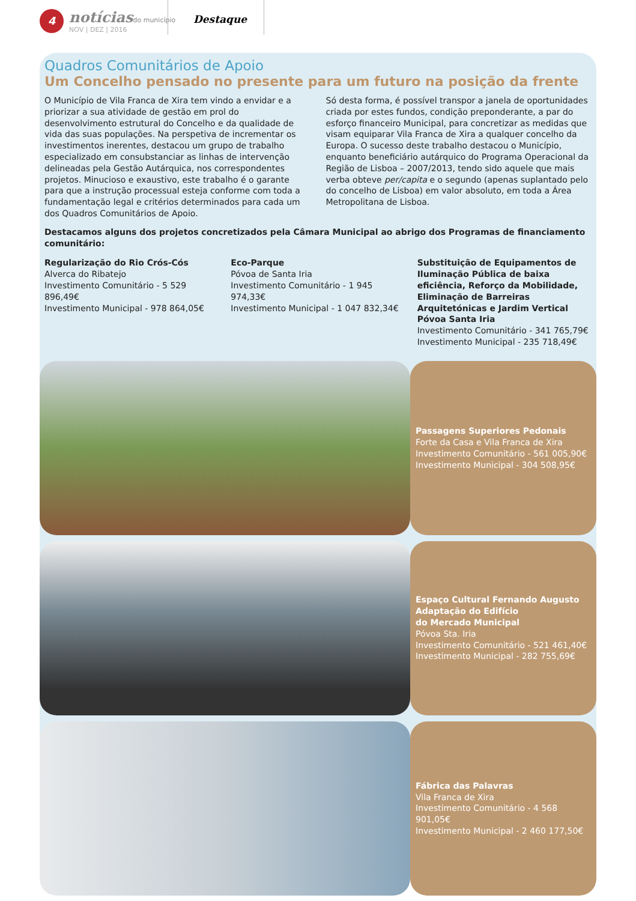4
notícias do município
NOV | DEZ | 2016
Destaque
Quadros Comunitários de Apoio
Um Concelho pensado no presente para um futuro na posição da frente
O Município de Vila Franca de Xira tem vindo a envidar e a priorizar a sua atividade de gestão em prol do desenvolvimento estrutural do Concelho e da qualidade de vida das suas populações. Na perspetiva de incrementar os investimentos inerentes, destacou um grupo de trabalho especializado em consubstanciar as linhas de intervenção delineadas pela Gestão Autárquica, nos correspondentes projetos. Minucioso e exaustivo, este trabalho é o garante para que a instrução processual esteja conforme com toda a fundamentação legal e critérios determinados para cada um dos Quadros Comunitários de Apoio.
Só desta forma, é possível transpor a janela de oportunidades criada por estes fundos, condição preponderante, a par do esforço financeiro Municipal, para concretizar as medidas que visam equiparar Vila Franca de Xira a qualquer concelho da Europa. O sucesso deste trabalho destacou o Município, enquanto beneficiário autárquico do Programa Operacional da Região de Lisboa – 2007/2013, tendo sido aquele que mais verba obteve per/capita e o segundo (apenas suplantado pelo do concelho de Lisboa) em valor absoluto, em toda a Área Metropolitana de Lisboa.
Destacamos alguns dos projetos concretizados pela Câmara Municipal ao abrigo dos Programas de financiamento comunitário:
Regularização do Rio Crós-Cós
Alverca do Ribatejo
Investimento Comunitário - 5 529 896,49€
Investimento Municipal - 978 864,05€
Eco-Parque
Póvoa de Santa Iria
Investimento Comunitário - 1 945 974,33€
Investimento Municipal - 1 047 832,34€
Substituição de Equipamentos de Iluminação Pública de baixa eficiência, Reforço da Mobilidade, Eliminação de Barreiras Arquitetónicas e Jardim Vertical Póvoa Santa Iria
Investimento Comunitário - 341 765,79€
Investimento Municipal - 235 718,49€
Passagens Superiores Pedonais
Forte da Casa e Vila Franca de Xira
Investimento Comunitário - 561 005,90€
Investimento Municipal - 304 508,95€
Espaço Cultural Fernando Augusto
Adaptação do Edifício
do Mercado Municipal
Póvoa Sta. Iria
Investimento Comunitário - 521 461,40€
Investimento Municipal - 282 755,69€
Fábrica das Palavras
Vila Franca de Xira
Investimento Comunitário - 4 568 901,05€
Investimento Municipal - 2 460 177,50€